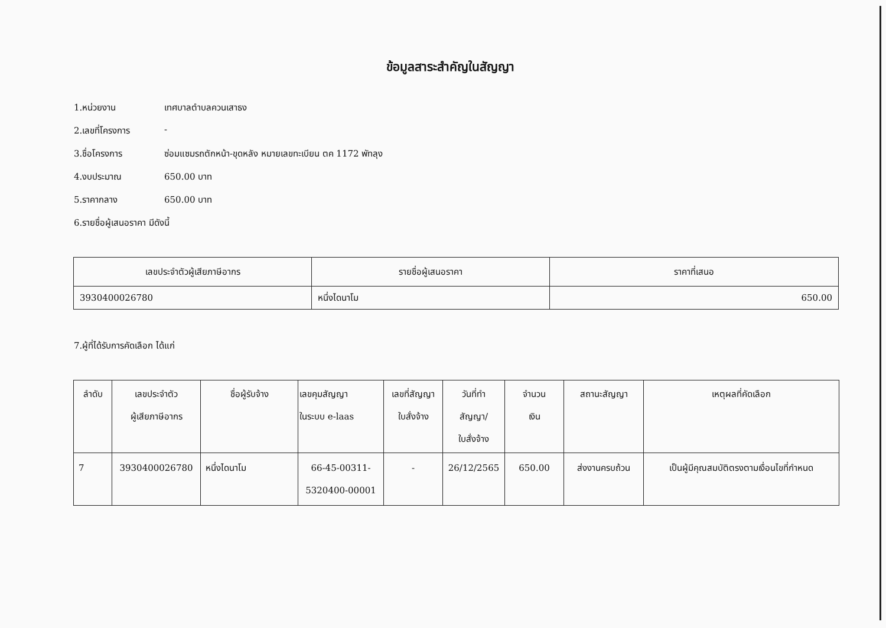ข้อมูลสาระสำคัญในสัญญา
1.หน่วยงาน เทศบาลตำบลควนเสาธง
2.เลขที่โครงการ -
3.ชื่อโครงการ ซ่อมแซมรถตักหน้า-ขุดหลัง หมายเลขทะเบียน ตค 1172 พัทลุง
4.งบประมาณ 650.00 บาท
5.ราคากลาง 650.00 บาท
6.รายชื่อผู้เสนอราคา มีดังนี้
| เลขประจำตัวผู้เสียภาษีอากร | รายชื่อผู้เสนอราคา | ราคาที่เสนอ |
| --- | --- | --- |
| 3930400026780 | หนึ่งไดนาโม | 650.00 |
7.ผู้ที่ได้รับการคัดเลือก ได้แก่
| ลำดับ | เลขประจำตัว ผู้เสียภาษีอากร | ชื่อผู้รับจ้าง | เลขคุมสัญญา ในระบบ e-laas | เลขที่สัญญา ใบสั่งจ้าง | วันที่ทำ สัญญา/ ใบสั่งจ้าง | จำนวน เงิน | สถานะสัญญา | เหตุผลที่คัดเลือก |
| --- | --- | --- | --- | --- | --- | --- | --- | --- |
| 7 | 3930400026780 | หนึ่งไดนาโม | 66-45-00311- 5320400-00001 | - | 26/12/2565 | 650.00 | ส่งงานครบถ้วน | เป็นผู้มีคุณสมบัติตรงตามเงื่อนไขที่กำหนด |